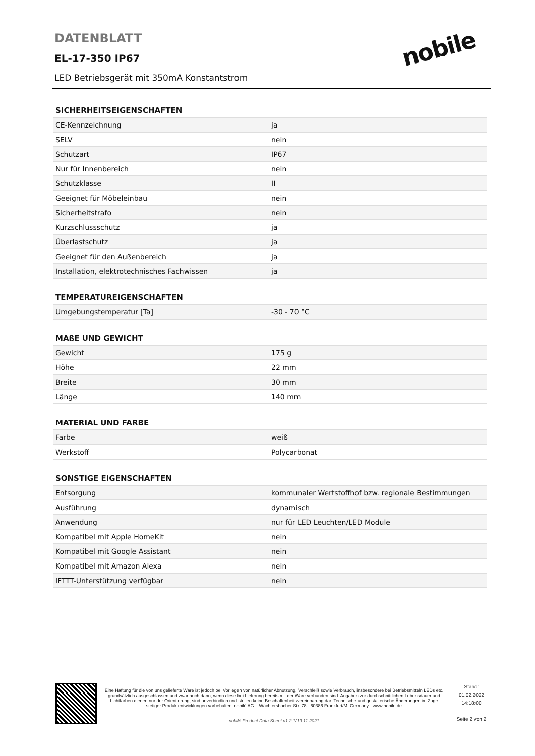DATENBLATT
EL-17-350 IP67
LED Betriebsgerät mit 350mA Konstantstrom
nobile
SICHERHEITSEIGENSCHAFTEN
| CE-Kennzeichnung | ja |
| SELV | nein |
| Schutzart | IP67 |
| Nur für Innenbereich | nein |
| Schutzklasse | II |
| Geeignet für Möbeleinbau | nein |
| Sicherheitstrafo | nein |
| Kurzschlussschutz | ja |
| Überlastschutz | ja |
| Geeignet für den Außenbereich | ja |
| Installation, elektrotechnisches Fachwissen | ja |
TEMPERATUREIGENSCHAFTEN
| Umgebungstemperatur [Ta] | -30 - 70 °C |
MAßE UND GEWICHT
| Gewicht | 175 g |
| Höhe | 22 mm |
| Breite | 30 mm |
| Länge | 140 mm |
MATERIAL UND FARBE
| Farbe | weiß |
| Werkstoff | Polycarbonat |
SONSTIGE EIGENSCHAFTEN
| Entsorgung | kommunaler Wertstoffhof bzw. regionale Bestimmungen |
| Ausführung | dynamisch |
| Anwendung | nur für LED Leuchten/LED Module |
| Kompatibel mit Apple HomeKit | nein |
| Kompatibel mit Google Assistant | nein |
| Kompatibel mit Amazon Alexa | nein |
| IFTTT-Unterstützung verfügbar | nein |
Eine Haftung für die von uns gelieferte Ware ist jedoch bei Vorliegen von natürlicher Abnutzung, Verschleiß sowie Verbrauch, insbesondere bei Betriebsmitteln LEDs etc. grundsätzlich ausgeschlossen und zwar auch dann, wenn diese bei Lieferung bereits mit der Ware verbunden sind. Angaben zur durchschnittlichen Lebensdauer und Lichtfarben dienen nur der Orientierung, sind unverbindlich und stellen keine Beschaffenheitsvereinbarung dar. Technische und gestalterische Änderungen im Zuge stetiger Produktentwicklungen vorbehalten. nobilé AG – Wächtersbacher Str. 78 - 60386 Frankfurt/M. Germany - www.nobile.de
nobilé Product Data Sheet v1.2.1/19.11.2021
Stand:
01.02.2022
14:18:00
Seite 2 von 2